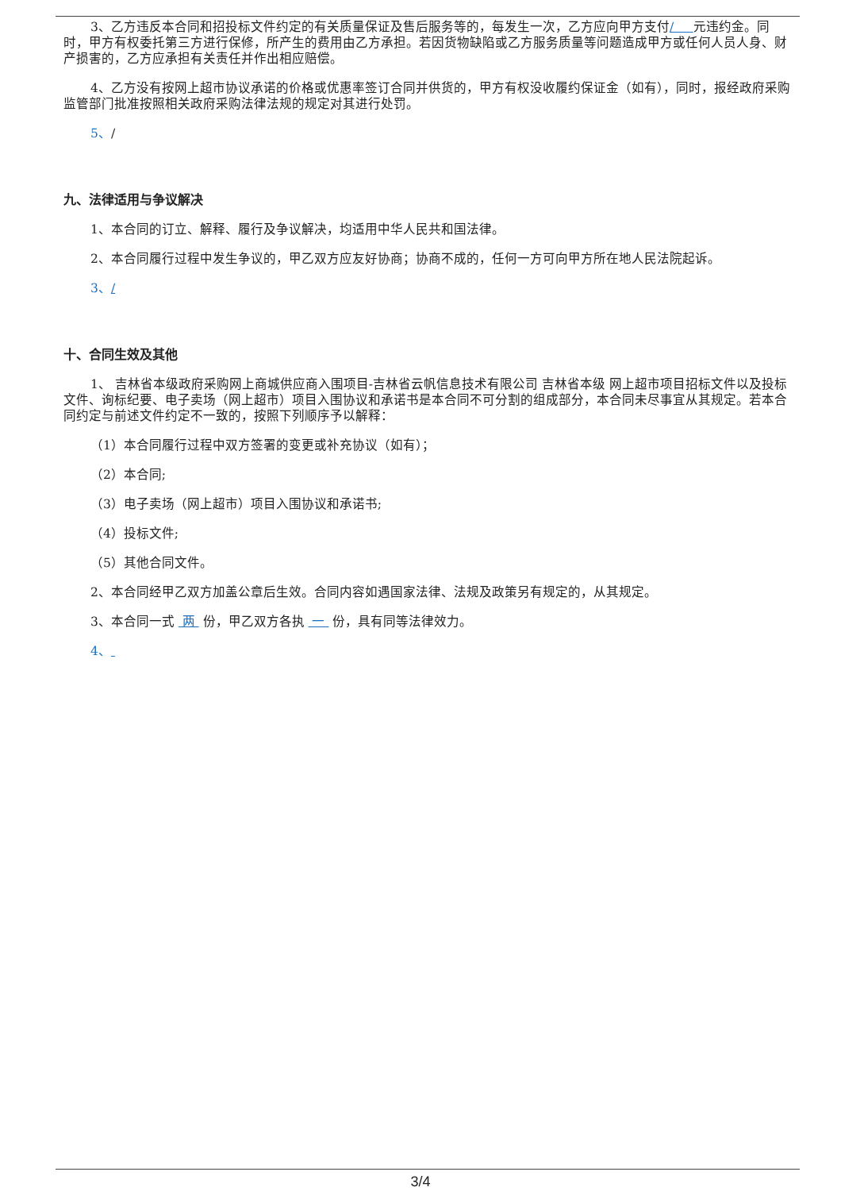3、乙方违反本合同和招投标文件约定的有关质量保证及售后服务等的，每发生一次，乙方应向甲方支付/ 元违约金。同时，甲方有权委托第三方进行保修，所产生的费用由乙方承担。若因货物缺陷或乙方服务质量等问题造成甲方或任何人员人身、财产损害的，乙方应承担有关责任并作出相应赔偿。
4、乙方没有按网上超市协议承诺的价格或优惠率签订合同并供货的，甲方有权没收履约保证金（如有），同时，报经政府采购监管部门批准按照相关政府采购法律法规的规定对其进行处罚。
5、/
九、法律适用与争议解决
1、本合同的订立、解释、履行及争议解决，均适用中华人民共和国法律。
2、本合同履行过程中发生争议的，甲乙双方应友好协商；协商不成的，任何一方可向甲方所在地人民法院起诉。
3、/
十、合同生效及其他
1、 吉林省本级政府采购网上商城供应商入围项目-吉林省云帆信息技术有限公司 吉林省本级 网上超市项目招标文件以及投标文件、询标纪要、电子卖场（网上超市）项目入围协议和承诺书是本合同不可分割的组成部分，本合同未尽事宜从其规定。若本合同约定与前述文件约定不一致的，按照下列顺序予以解释：
（1）本合同履行过程中双方签署的变更或补充协议（如有）；
（2）本合同;
（3）电子卖场（网上超市）项目入围协议和承诺书;
（4）投标文件;
（5）其他合同文件。
2、本合同经甲乙双方加盖公章后生效。合同内容如遇国家法律、法规及政策另有规定的，从其规定。
3、本合同一式 两 份，甲乙双方各执 一 份，具有同等法律效力。
4、
3/4